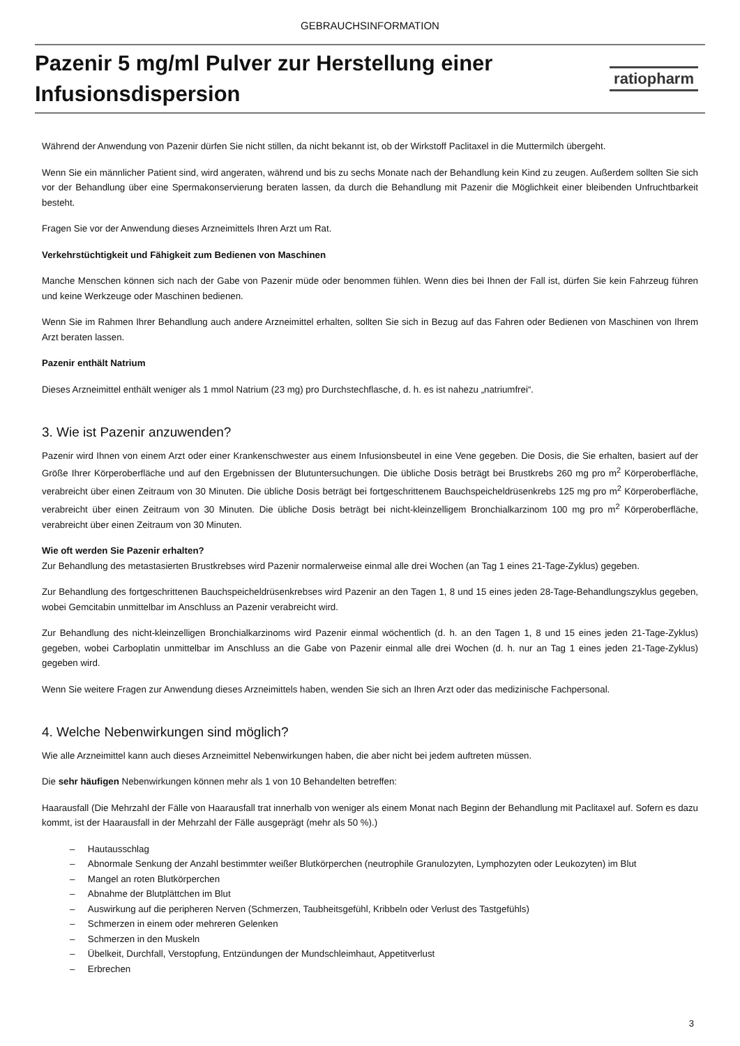GEBRAUCHSINFORMATION
Pazenir 5 mg/ml Pulver zur Herstellung einer
Infusionsdispersion
ratiopharm
Während der Anwendung von Pazenir dürfen Sie nicht stillen, da nicht bekannt ist, ob der Wirkstoff Paclitaxel in die Muttermilch übergeht.
Wenn Sie ein männlicher Patient sind, wird angeraten, während und bis zu sechs Monate nach der Behandlung kein Kind zu zeugen. Außerdem sollten Sie sich vor der Behandlung über eine Spermakonservierung beraten lassen, da durch die Behandlung mit Pazenir die Möglichkeit einer bleibenden Unfruchtbarkeit besteht.
Fragen Sie vor der Anwendung dieses Arzneimittels Ihren Arzt um Rat.
Verkehrstüchtigkeit und Fähigkeit zum Bedienen von Maschinen
Manche Menschen können sich nach der Gabe von Pazenir müde oder benommen fühlen. Wenn dies bei Ihnen der Fall ist, dürfen Sie kein Fahrzeug führen und keine Werkzeuge oder Maschinen bedienen.
Wenn Sie im Rahmen Ihrer Behandlung auch andere Arzneimittel erhalten, sollten Sie sich in Bezug auf das Fahren oder Bedienen von Maschinen von Ihrem Arzt beraten lassen.
Pazenir enthält Natrium
Dieses Arzneimittel enthält weniger als 1 mmol Natrium (23 mg) pro Durchstechflasche, d. h. es ist nahezu „natriumfrei“.
3. Wie ist Pazenir anzuwenden?
Pazenir wird Ihnen von einem Arzt oder einer Krankenschwester aus einem Infusionsbeutel in eine Vene gegeben. Die Dosis, die Sie erhalten, basiert auf der Größe Ihrer Körperoberfläche und auf den Ergebnissen der Blutuntersuchungen. Die übliche Dosis beträgt bei Brustkrebs 260 mg pro m<sup>2</sup> Körperoberfläche, verabreicht über einen Zeitraum von 30 Minuten. Die übliche Dosis beträgt bei fortgeschrittenem Bauchspeicheldrüsenkrebs 125 mg pro m<sup>2</sup> Körperoberfläche, verabreicht über einen Zeitraum von 30 Minuten. Die übliche Dosis beträgt bei nicht-kleinzelligem Bronchialkarzinom 100 mg pro m<sup>2</sup> Körperoberfläche, verabreicht über einen Zeitraum von 30 Minuten.
Wie oft werden Sie Pazenir erhalten?
Zur Behandlung des metastasierten Brustkrebses wird Pazenir normalerweise einmal alle drei Wochen (an Tag 1 eines 21-Tage-Zyklus) gegeben.
Zur Behandlung des fortgeschrittenen Bauchspeicheldrüsenkrebses wird Pazenir an den Tagen 1, 8 und 15 eines jeden 28-Tage-Behandlungszyklus gegeben, wobei Gemcitabin unmittelbar im Anschluss an Pazenir verabreicht wird.
Zur Behandlung des nicht-kleinzelligen Bronchialkarzinoms wird Pazenir einmal wöchentlich (d. h. an den Tagen 1, 8 und 15 eines jeden 21-Tage-Zyklus) gegeben, wobei Carboplatin unmittelbar im Anschluss an die Gabe von Pazenir einmal alle drei Wochen (d. h. nur an Tag 1 eines jeden 21-Tage-Zyklus) gegeben wird.
Wenn Sie weitere Fragen zur Anwendung dieses Arzneimittels haben, wenden Sie sich an Ihren Arzt oder das medizinische Fachpersonal.
4. Welche Nebenwirkungen sind möglich?
Wie alle Arzneimittel kann auch dieses Arzneimittel Nebenwirkungen haben, die aber nicht bei jedem auftreten müssen.
Die sehr häufigen Nebenwirkungen können mehr als 1 von 10 Behandelten betreffen:
Haarausfall (Die Mehrzahl der Fälle von Haarausfall trat innerhalb von weniger als einem Monat nach Beginn der Behandlung mit Paclitaxel auf. Sofern es dazu kommt, ist der Haarausfall in der Mehrzahl der Fälle ausgeprägt (mehr als 50 %).)
– Hautausschlag
– Abnormale Senkung der Anzahl bestimmter weißer Blutkörperchen (neutrophile Granulozyten, Lymphozyten oder Leukozyten) im Blut
– Mangel an roten Blutkörperchen
– Abnahme der Blutplättchen im Blut
– Auswirkung auf die peripheren Nerven (Schmerzen, Taubheitsgefühl, Kribbeln oder Verlust des Tastgefühls)
– Schmerzen in einem oder mehreren Gelenken
– Schmerzen in den Muskeln
– Übelkeit, Durchfall, Verstopfung, Entzündungen der Mundschleimhaut, Appetitverlust
– Erbrechen
3